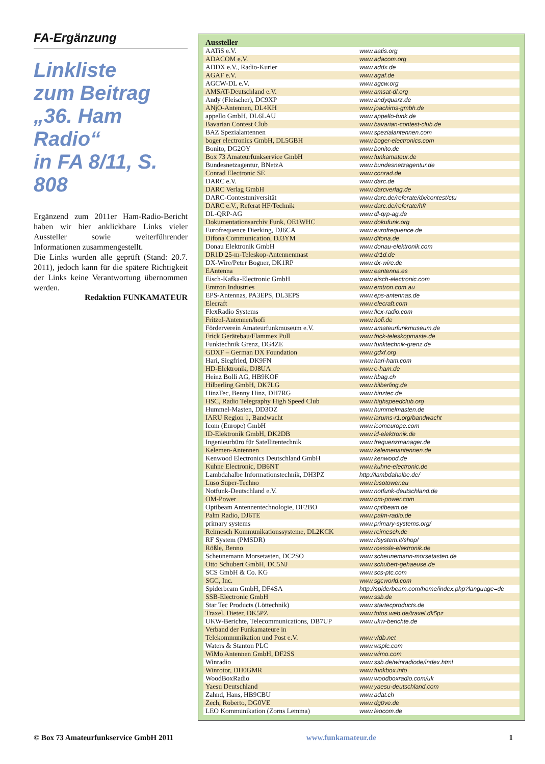FA-Ergänzung
Linkliste
zum Beitrag
„36. Ham Radio“
in FA 8/11, S. 808
Ergänzend zum 2011er Ham-Radio-Bericht haben wir hier anklickbare Links vieler Aussteller sowie weiterführender Informationen zusammengestellt.
Die Links wurden alle geprüft (Stand: 20.7. 2011), jedoch kann für die spätere Richtigkeit der Links keine Verantwortung übernommen werden.
Redaktion FUNKAMATEUR
Aussteller
| AATiS e.V. | www.aatis.org |
| ADACOM e.V. | www.adacom.org |
| ADDX e.V., Radio-Kurier | www.addx.de |
| AGAF e.V. | www.agaf.de |
| AGCW-DL e.V. | www.agcw.org |
| AMSAT-Deutschland e.V. | www.amsat-dl.org |
| Andy (Fleischer), DC9XP | www.andyquarz.de |
| ANjO-Antennen, DL4KH | www.joachims-gmbh.de |
| appello GmbH, DL6LAU | www.appello-funk.de |
| Bavarian Contest Club | www.bavarian-contest-club.de |
| BAZ Spezialantennen | www.spezialantennen.com |
| boger electronics GmbH, DL5GBH | www.boger-electronics.com |
| Bonito, DG2OY | www.bonito.de |
| Box 73 Amateurfunkservice GmbH | www.funkamateur.de |
| Bundesnetzagentur, BNetzA | www.bundesnetzagentur.de |
| Conrad Electronic SE | www.conrad.de |
| DARC e.V. | www.darc.de |
| DARC Verlag GmbH | www.darcverlag.de |
| DARC-Contestuniversität | www.darc.de/referate/dx/contest/ctu |
| DARC e.V., Referat HF/Technik | www.darc.de/referate/hf/ |
| DL-QRP-AG | www.dl-qrp-ag.de |
| Dokumentationsarchiv Funk, OE1WHC | www.dokufunk.org |
| Eurofrequence Dierking, DJ6CA | www.eurofrequence.de |
| Difona Communication, DJ3YM | www.difona.de |
| Donau Elektronik GmbH | www.donau-elektronik.com |
| DR1D 25-m-Teleskop-Antennenmast | www.dr1d.de |
| DX-Wire/Peter Bogner, DK1RP | www.dx-wire.de |
| EAntenna | www.eantenna.es |
| Eisch-Kafka-Electronic GmbH | www.eisch-electronic.com |
| Emtron Industries | www.emtron.com.au |
| EPS-Antennas, PA3EPS, DL3EPS | www.eps-antennas.de |
| Elecraft | www.elecraft.com |
| FlexRadio Systems | www.flex-radio.com |
| Fritzel-Antennen/hofi | www.hofi.de |
| Förderverein Amateurfunkmuseum e.V. | www.amateurfunkmuseum.de |
| Frick Gerätebau/Flammex Pull | www.frick-teleskopmaste.de |
| Funktechnik Grenz, DG4ZE | www.funktechnik-grenz.de |
| GDXF – German DX Foundation | www.gdxf.org |
| Hari, Siegfried, DK9FN | www.hari-ham.com |
| HD-Elektronik, DJ8UA | www.e-ham.de |
| Heinz Bolli AG, HB9KOF | www.hbag.ch |
| Hilberling GmbH, DK7LG | www.hilberling.de |
| HinzTec, Benny Hinz, DH7RG | www.hinztec.de |
| HSC, Radio Telegraphy High Speed Club | www.highspeedclub.org |
| Hummel-Masten, DD3OZ | www.hummelmasten.de |
| IARU Region 1, Bandwacht | www.iarums-r1.org/bandwacht |
| Icom (Europe) GmbH | www.icomeurope.com |
| ID-Elektronik GmbH, DK2DB | www.id-elektronik.de |
| Ingenieurbüro für Satellitentechnik | www.frequenzmanager.de |
| Kelemen-Antennen | www.kelemenantennen.de |
| Kenwood Electronics Deutschland GmbH | www.kenwood.de |
| Kuhne Electronic, DB6NT | www.kuhne-electronic.de |
| Lambdahalbe Informationstechnik, DH3PZ | http://lambdahalbe.de/ |
| Luso Super-Techno | www.lusotower.eu |
| Notfunk-Deutschland e.V. | www.notfunk-deutschland.de |
| OM-Power | www.om-power.com |
| Optibeam Antennentechnologie, DF2BO | www.optibeam.de |
| Palm Radio, DJ6TE | www.palm-radio.de |
| primary systems | www.primary-systems.org/ |
| Reimesch Kommunikationssysteme, DL2KCK | www.reimesch.de |
| RF System (PMSDR) | www.rfsystem.it/shop/ |
| Rößle, Benno | www.roessle-elektronik.de |
| Scheunemann Morsetasten, DC2SO | www.scheunemann-morsetasten.de |
| Otto Schubert GmbH, DC5NJ | www.schubert-gehaeuse.de |
| SCS GmbH & Co. KG | www.scs-ptc.com |
| SGC, Inc. | www.sgcworld.com |
| Spiderbeam GmbH, DF4SA | http://spiderbeam.com/home/index.php?language=de |
| SSB-Electronic GmbH | www.ssb.de |
| Star Tec Products (Löttechnik) | www.startecproducts.de |
| Traxel, Dieter, DK5PZ | www.fotos.web.de/traxel.dk5pz |
| UKW-Berichte, Telecommunications, DB7UP | www.ukw-berichte.de |
| Verband der Funkamateure in Telekommunikation und Post e.V. | www.vfdb.net |
| Waters & Stanton PLC | www.wsplc.com |
| WiMo Antennen GmbH, DF2SS | www.wimo.com |
| Winradio | www.ssb.de/winradiode/index.html |
| Winrotor, DH0GMR | www.funkbox.info |
| WoodBoxRadio | www.woodboxradio.com/uk |
| Yaesu Deutschland | www.yaesu-deutschland.com |
| Zahnd, Hans, HB9CBU | www.adat.ch |
| Zech, Roberto, DG0VE | www.dg0ve.de |
| LEO Kommunikation (Zorns Lemma) | www.leocom.de |
© Box 73 Amateurfunkservice GmbH 2011 www.funkamateur.de 1